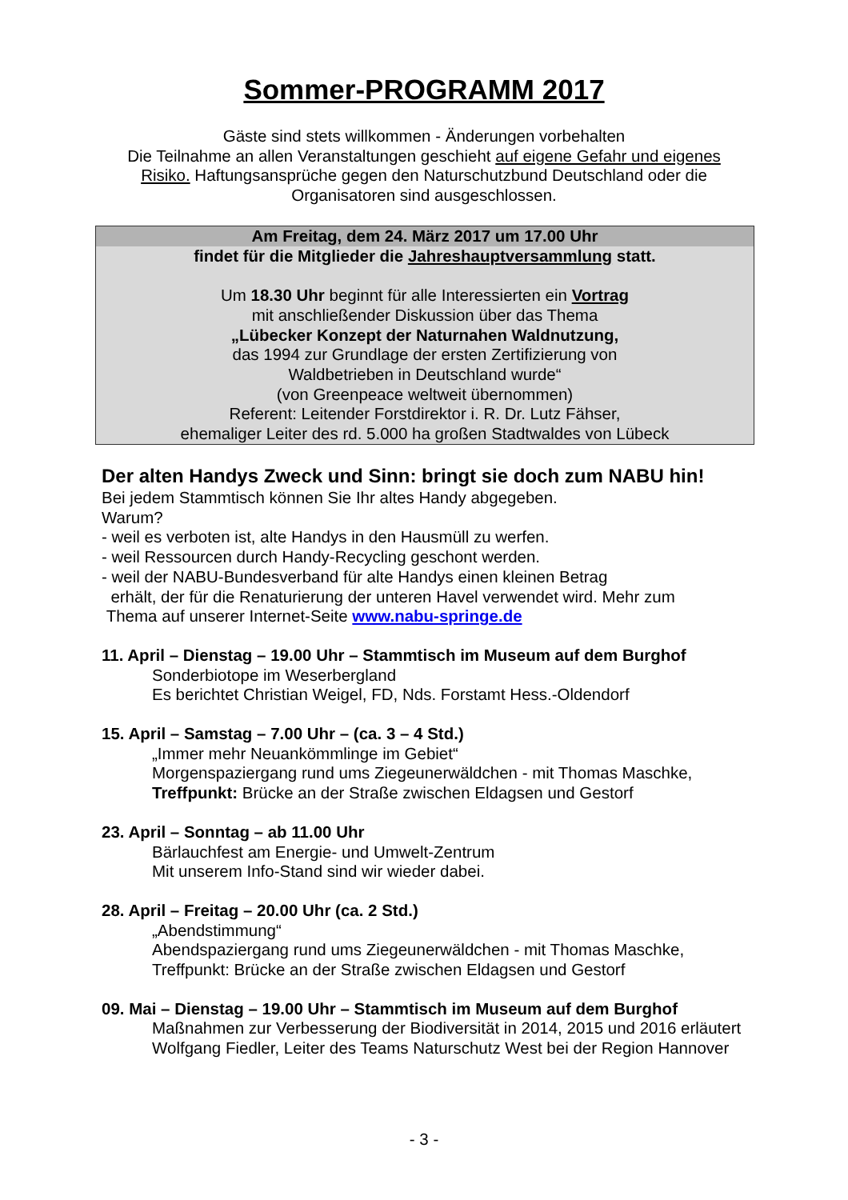Sommer-PROGRAMM 2017
Gäste sind stets willkommen - Änderungen vorbehalten
Die Teilnahme an allen Veranstaltungen geschieht auf eigene Gefahr und eigenes Risiko. Haftungsansprüche gegen den Naturschutzbund Deutschland oder die Organisatoren sind ausgeschlossen.
Am Freitag, dem 24. März 2017 um 17.00 Uhr
findet für die Mitglieder die Jahreshauptversammlung statt.
Um 18.30 Uhr beginnt für alle Interessierten ein Vortrag
mit anschließender Diskussion über das Thema
„Lübecker Konzept der Naturnahen Waldnutzung,
das 1994 zur Grundlage der ersten Zertifizierung von
Waldbetrieben in Deutschland wurde“
(von Greenpeace weltweit übernommen)
Referent: Leitender Forstdirektor i. R. Dr. Lutz Fähser,
ehemaliger Leiter des rd. 5.000 ha großen Stadtwaldes von Lübeck
Der alten Handys Zweck und Sinn: bringt sie doch zum NABU hin!
Bei jedem Stammtisch können Sie Ihr altes Handy abgegeben.
Warum?
- weil es verboten ist, alte Handys in den Hausmüll zu werfen.
- weil Ressourcen durch Handy-Recycling geschont werden.
- weil der NABU-Bundesverband für alte Handys einen kleinen Betrag
erhält, der für die Renaturierung der unteren Havel verwendet wird. Mehr zum
Thema auf unserer Internet-Seite www.nabu-springe.de
11. April – Dienstag – 19.00 Uhr – Stammtisch im Museum auf dem Burghof
Sonderbiotope im Weserbergland
Es berichtet Christian Weigel, FD, Nds. Forstamt Hess.-Oldendorf
15. April – Samstag – 7.00 Uhr – (ca. 3 – 4 Std.)
„Immer mehr Neuankömmlinge im Gebiet“
Morgenspaziergang rund ums Ziegeunerwäldchen - mit Thomas Maschke,
Treffpunkt: Brücke an der Straße zwischen Eldagsen und Gestorf
23. April – Sonntag – ab 11.00 Uhr
Bärlauchfest am Energie- und Umwelt-Zentrum
Mit unserem Info-Stand sind wir wieder dabei.
28. April – Freitag – 20.00 Uhr (ca. 2 Std.)
„Abendstimmung“
Abendspaziergang rund ums Ziegeunerwäldchen - mit Thomas Maschke,
Treffpunkt: Brücke an der Straße zwischen Eldagsen und Gestorf
09. Mai – Dienstag – 19.00 Uhr – Stammtisch im Museum auf dem Burghof
Maßnahmen zur Verbesserung der Biodiversität in 2014, 2015 und 2016 erläutert Wolfgang Fiedler, Leiter des Teams Naturschutz West bei der Region Hannover
- 3 -